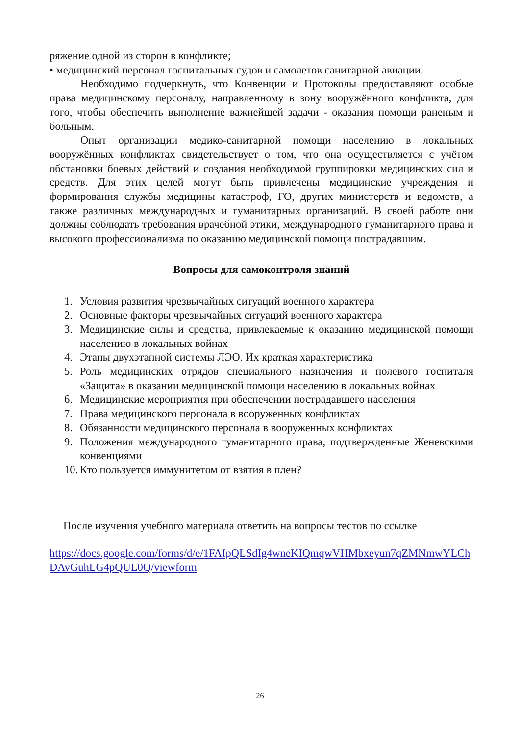ряжение одной из сторон в конфликте;
• медицинский персонал госпитальных судов и самолетов санитарной авиации.
Необходимо подчеркнуть, что Конвенции и Протоколы предоставляют особые права медицинскому персоналу, направленному в зону вооружённого конфликта, для того, чтобы обеспечить выполнение важнейшей задачи - оказания помощи раненым и больным.
Опыт организации медико-санитарной помощи населению в локальных вооружённых конфликтах свидетельствует о том, что она осуществляется с учётом обстановки боевых действий и создания необходимой группировки медицинских сил и средств. Для этих целей могут быть привлечены медицинские учреждения и формирования службы медицины катастроф, ГО, других министерств и ведомств, а также различных международных и гуманитарных организаций. В своей работе они должны соблюдать требования врачебной этики, международного гуманитарного права и высокого профессионализма по оказанию медицинской помощи пострадавшим.
Вопросы для самоконтроля знаний
1. Условия развития чрезвычайных ситуаций военного характера
2. Основные факторы чрезвычайных ситуаций военного характера
3. Медицинские силы и средства, привлекаемые к оказанию медицинской помощи населению в локальных войнах
4. Этапы двухэтапной системы ЛЭО. Их краткая характеристика
5. Роль медицинских отрядов специального назначения и полевого госпиталя «Защита» в оказании медицинской помощи населению в локальных войнах
6. Медицинские мероприятия при обеспечении пострадавшего населения
7. Права медицинского персонала в вооруженных конфликтах
8. Обязанности медицинского персонала в вооруженных конфликтах
9. Положения международного гуманитарного права, подтвержденные Женевскими конвенциями
10. Кто пользуется иммунитетом от взятия в плен?
После изучения учебного материала ответить на вопросы тестов по ссылке
https://docs.google.com/forms/d/e/1FAIpQLSdIg4wneKIQmqwVHMbxeyun7qZMNmwYLChDAvGuhLG4pQUL0Q/viewform
26